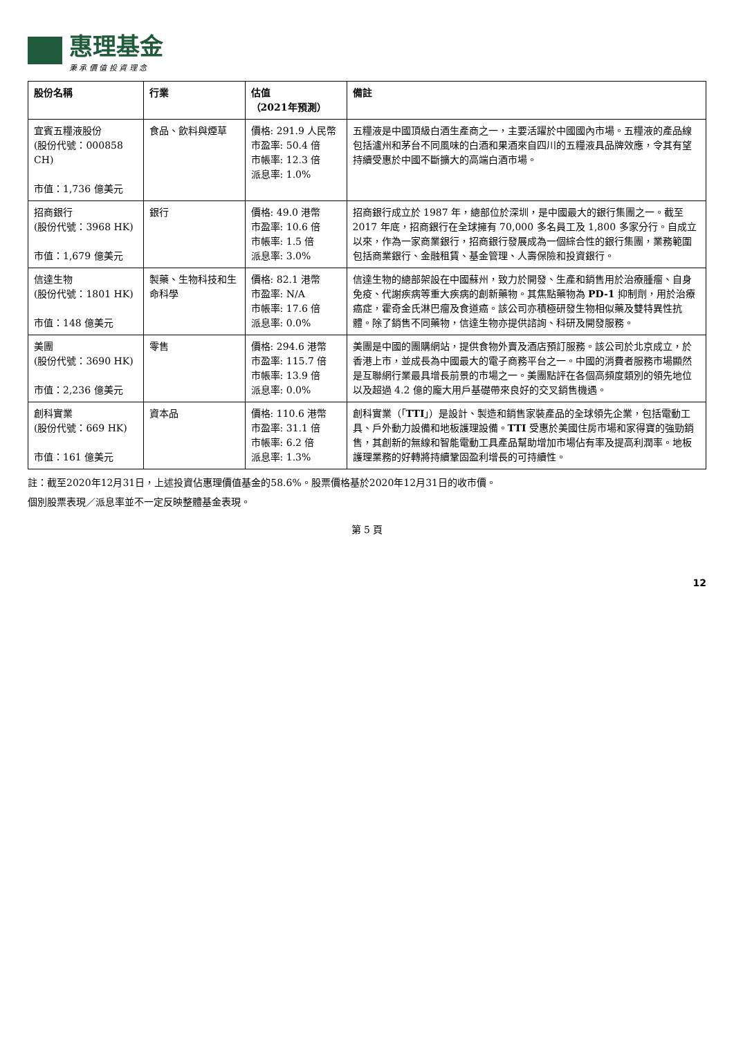惠理基金
秉 承 價 值 投 資 理 念
| 股份名稱 | 行業 | 估值 （2021年預測） | 備註 |
| --- | --- | --- | --- |
| 宜賓五糧液股份 (股份代號：000858 CH) 市值：1,736 億美元 | 食品、飲料與煙草 | 價格: 291.9 人民幣 市盈率: 50.4 倍 市帳率: 12.3 倍 派息率: 1.0% | 五糧液是中國頂級白酒生產商之一，主要活躍於中國國內市場。五糧液的產品線包括瀘州和茅台不同風味的白酒和果酒來自四川的五糧液具品牌效應，令其有望持續受惠於中國不斷擴大的高端白酒市場。 |
| 招商銀行 (股份代號：3968 HK) 市值：1,679 億美元 | 銀行 | 價格: 49.0 港幣 市盈率: 10.6 倍 市帳率: 1.5 倍 派息率: 3.0% | 招商銀行成立於 1987 年，總部位於深圳，是中國最大的銀行集團之一。截至 2017 年底，招商銀行在全球擁有 70,000 多名員工及 1,800 多家分行。自成立以來，作為一家商業銀行，招商銀行發展成為一個綜合性的銀行集團，業務範圍包括商業銀行、金融租賃、基金管理、人壽保險和投資銀行。 |
| 信達生物 (股份代號：1801 HK) 市值：148 億美元 | 製藥、生物科技和生命科學 | 價格: 82.1 港幣 市盈率: N/A 市帳率: 17.6 倍 派息率: 0.0% | 信達生物的總部架設在中國蘇州，致力於開發、生產和銷售用於治療腫瘤、自身免疫、代謝疾病等重大疾病的創新藥物。其焦點藥物為 PD-1 抑制劑，用於治療癌症，霍奇金氏淋巴瘤及食道癌。該公司亦積極研發生物相似藥及雙特異性抗體。除了銷售不同藥物，信達生物亦提供諮詢、科研及開發服務。 |
| 美團 (股份代號：3690 HK) 市值：2,236 億美元 | 零售 | 價格: 294.6 港幣 市盈率: 115.7 倍 市帳率: 13.9 倍 派息率: 0.0% | 美團是中國的團購網站，提供食物外賣及酒店預訂服務。該公司於北京成立，於香港上市，並成長為中國最大的電子商務平台之一。中國的消費者服務市場顯然是互聯網行業最具增長前景的市場之一。美團點評在各個高頻度類別的領先地位以及超過 4.2 億的龐大用戶基礎帶來良好的交叉銷售機遇。 |
| 創科實業 (股份代號：669 HK) 市值：161 億美元 | 資本品 | 價格: 110.6 港幣 市盈率: 31.1 倍 市帳率: 6.2 倍 派息率: 1.3% | 創科實業（「 TTI 」）是設計、製造和銷售家裝產品的全球領先企業，包括電動工具、戶外動力設備和地板護理設備。 TTI 受惠於美國住房市場和家得寶的強勁銷售，其創新的無線和智能電動工具產品幫助增加市場佔有率及提高利潤率。地板護理業務的好轉將持續鞏固盈利增長的可持續性。 |
註：截至2020年12月31日，上述投資佔惠理價值基金的58.6%。股票價格基於2020年12月31日的收市價。
個別股票表現／派息率並不一定反映整體基金表現。
第 5 頁
12